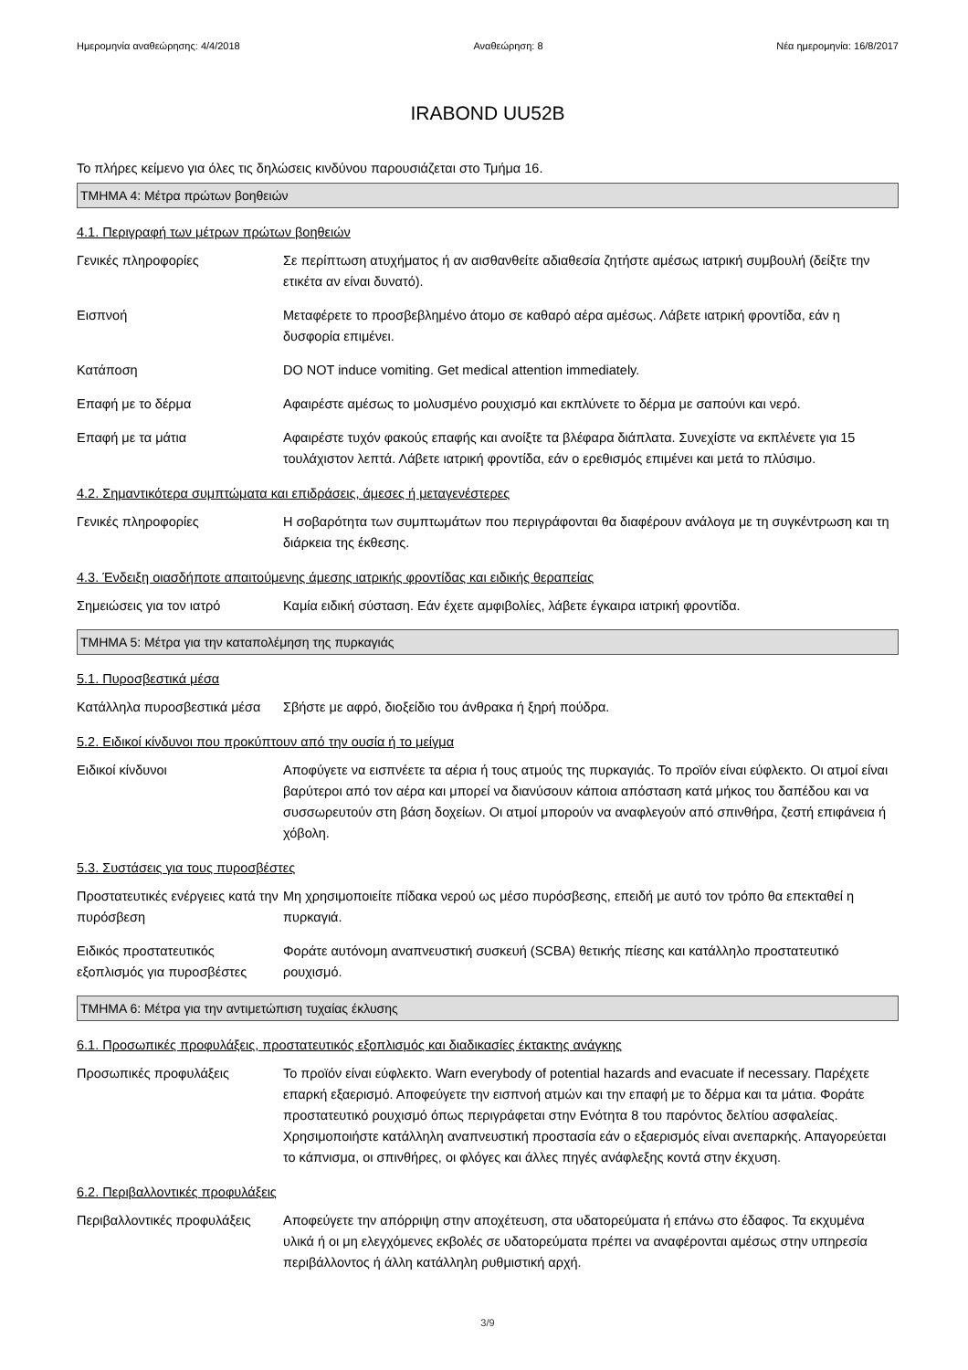Ημερομηνία αναθεώρησης: 4/4/2018 Αναθεώρηση: 8 Νέα ημερομηνία: 16/8/2017
IRABOND UU52B
Το πλήρες κείμενο για όλες τις δηλώσεις κινδύνου παρουσιάζεται στο Τμήμα 16.
ΤΜΗΜΑ 4: Μέτρα πρώτων βοηθειών
4.1. Περιγραφή των μέτρων πρώτων βοηθειών
Γενικές πληροφορίες Σε περίπτωση ατυχήματος ή αν αισθανθείτε αδιαθεσία ζητήστε αμέσως ιατρική συμβουλή (δείξτε την ετικέτα αν είναι δυνατό).
Εισπνοή Μεταφέρετε το προσβεβλημένο άτομο σε καθαρό αέρα αμέσως. Λάβετε ιατρική φροντίδα, εάν η δυσφορία επιμένει.
Κατάποση DO NOT induce vomiting. Get medical attention immediately.
Επαφή με το δέρμα Αφαιρέστε αμέσως το μολυσμένο ρουχισμό και εκπλύνετε το δέρμα με σαπούνι και νερό.
Επαφή με τα μάτια Αφαιρέστε τυχόν φακούς επαφής και ανοίξτε τα βλέφαρα διάπλατα. Συνεχίστε να εκπλένετε για 15 τουλάχιστον λεπτά. Λάβετε ιατρική φροντίδα, εάν ο ερεθισμός επιμένει και μετά το πλύσιμο.
4.2. Σημαντικότερα συμπτώματα και επιδράσεις, άμεσες ή μεταγενέστερες
Γενικές πληροφορίες Η σοβαρότητα των συμπτωμάτων που περιγράφονται θα διαφέρουν ανάλογα με τη συγκέντρωση και τη διάρκεια της έκθεσης.
4.3. Ένδειξη οιασδήποτε απαιτούμενης άμεσης ιατρικής φροντίδας και ειδικής θεραπείας
Σημειώσεις για τον ιατρό Καμία ειδική σύσταση. Εάν έχετε αμφιβολίες, λάβετε έγκαιρα ιατρική φροντίδα.
ΤΜΗΜΑ 5: Μέτρα για την καταπολέμηση της πυρκαγιάς
5.1. Πυροσβεστικά μέσα
Κατάλληλα πυροσβεστικά μέσα
Σβήστε με αφρό, διοξείδιο του άνθρακα ή ξηρή πούδρα.
5.2. Ειδικοί κίνδυνοι που προκύπτουν από την ουσία ή το μείγμα
Ειδικοί κίνδυνοι Αποφύγετε να εισπνέετε τα αέρια ή τους ατμούς της πυρκαγιάς. Το προϊόν είναι εύφλεκτο. Οι ατμοί είναι βαρύτεροι από τον αέρα και μπορεί να διανύσουν κάποια απόσταση κατά μήκος του δαπέδου και να συσσωρευτούν στη βάση δοχείων. Οι ατμοί μπορούν να αναφλεγούν από σπινθήρα, ζεστή επιφάνεια ή χόβολη.
5.3. Συστάσεις για τους πυροσβέστες
Προστατευτικές ενέργειες κατά την πυρόσβεση
Μη χρησιμοποιείτε πίδακα νερού ως μέσο πυρόσβεσης, επειδή με αυτό τον τρόπο θα επεκταθεί η πυρκαγιά.
Ειδικός προστατευτικός εξοπλισμός για πυροσβέστες
Φοράτε αυτόνομη αναπνευστική συσκευή (SCBA) θετικής πίεσης και κατάλληλο προστατευτικό ρουχισμό.
ΤΜΗΜΑ 6: Μέτρα για την αντιμετώπιση τυχαίας έκλυσης
6.1. Προσωπικές προφυλάξεις, προστατευτικός εξοπλισμός και διαδικασίες έκτακτης ανάγκης
Προσωπικές προφυλάξεις Το προϊόν είναι εύφλεκτο. Warn everybody of potential hazards and evacuate if necessary. Παρέχετε επαρκή εξαερισμό. Αποφεύγετε την εισπνοή ατμών και την επαφή με το δέρμα και τα μάτια. Φοράτε προστατευτικό ρουχισμό όπως περιγράφεται στην Ενότητα 8 του παρόντος δελτίου ασφαλείας. Χρησιμοποιήστε κατάλληλη αναπνευστική προστασία εάν ο εξαερισμός είναι ανεπαρκής. Απαγορεύεται το κάπνισμα, οι σπινθήρες, οι φλόγες και άλλες πηγές ανάφλεξης κοντά στην έκχυση.
6.2. Περιβαλλοντικές προφυλάξεις
Περιβαλλοντικές προφυλάξεις
Αποφεύγετε την απόρριψη στην αποχέτευση, στα υδατορεύματα ή επάνω στο έδαφος. Τα εκχυμένα υλικά ή οι μη ελεγχόμενες εκβολές σε υδατορεύματα πρέπει να αναφέρονται αμέσως στην υπηρεσία περιβάλλοντος ή άλλη κατάλληλη ρυθμιστική αρχή.
3/9